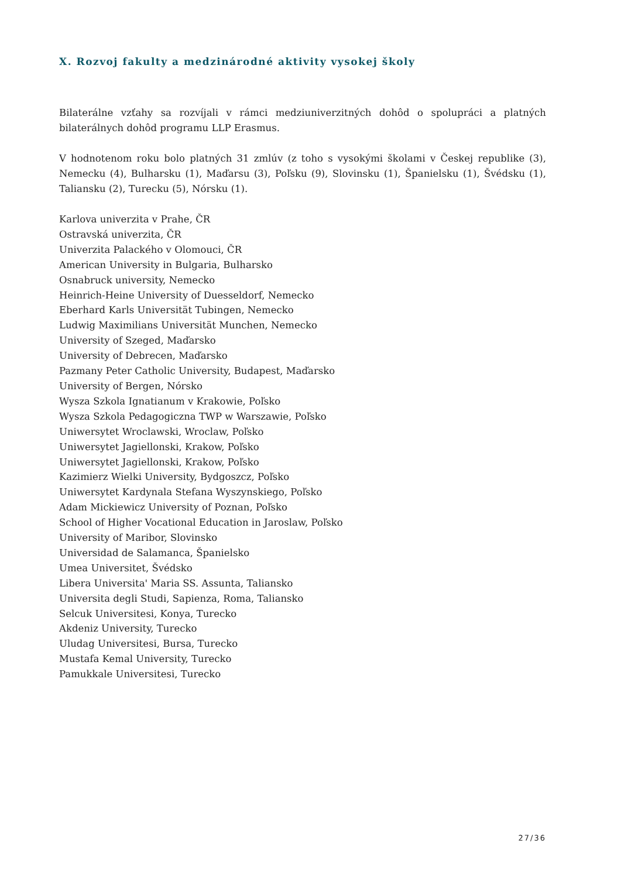X. Rozvoj fakulty a medzinárodné aktivity vysokej školy
Bilaterálne vzťahy sa rozvíjali v rámci medziuniverzitných dohôd o spolupráci a platných bilaterálnych dohôd programu LLP Erasmus.
V hodnotenom roku bolo platných 31 zmlúv (z toho s vysokými školami v Českej republike (3), Nemecku (4), Bulharsku (1), Maďarsu (3), Poľsku (9), Slovinsku (1), Španielsku (1), Švédsku (1), Taliansku (2), Turecku (5), Nórsku (1).
Karlova univerzita v Prahe, ČR
Ostravská univerzita, ČR
Univerzita Palackého v Olomouci, ČR
American University in Bulgaria, Bulharsko
Osnabruck university, Nemecko
Heinrich-Heine University of Duesseldorf, Nemecko
Eberhard Karls Universität Tubingen, Nemecko
Ludwig Maximilians Universität Munchen, Nemecko
University of Szeged, Maďarsko
University of Debrecen, Maďarsko
Pazmany Peter Catholic University, Budapest, Maďarsko
University of Bergen, Nórsko
Wysza Szkola Ignatianum v Krakowie, Poľsko
Wysza Szkola Pedagogiczna TWP w Warszawie, Poľsko
Uniwersytet Wroclawski, Wroclaw, Poľsko
Uniwersytet Jagiellonski, Krakow, Poľsko
Uniwersytet Jagiellonski, Krakow, Poľsko
Kazimierz Wielki University, Bydgoszcz, Poľsko
Uniwersytet Kardynala Stefana Wyszynskiego, Poľsko
Adam Mickiewicz University of Poznan, Poľsko
School of Higher Vocational Education in Jaroslaw, Poľsko
University of Maribor, Slovinsko
Universidad de Salamanca, Španielsko
Umea Universitet, Švédsko
Libera Universita' Maria SS. Assunta, Taliansko
Universita degli Studi, Sapienza, Roma, Taliansko
Selcuk Universitesi, Konya, Turecko
Akdeniz University, Turecko
Uludag Universitesi, Bursa, Turecko
Mustafa Kemal University, Turecko
Pamukkale Universitesi, Turecko
27/36